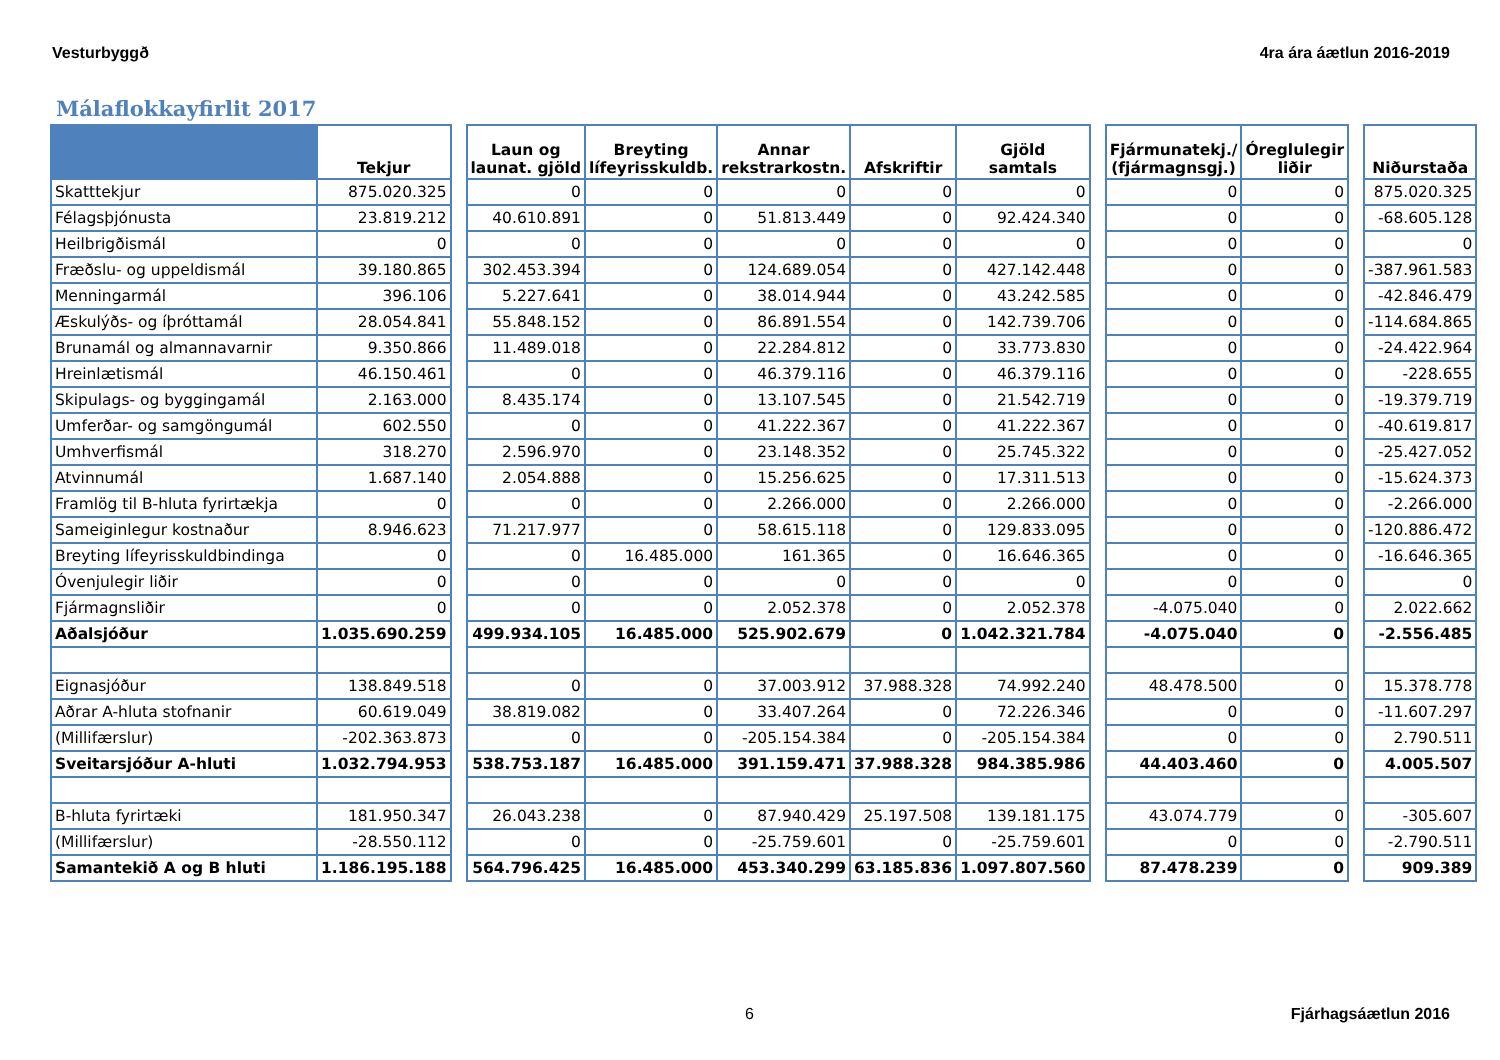Vesturbyggð 4ra ára áætlun 2016-2019
Málaflokkayfirlit 2017
| | Tekjur | | Laun og launat. gjöld | Breyting lífeyrisskuldb. | Annar rekstrarkostn. | Afskriftir | Gjöld samtals | | Fjármunatekj./ (fjármagnsgj.) | Óreglulegir liðir | | Niðurstaða |
| --- | --- | --- | --- | --- | --- | --- | --- | --- | --- | --- | --- | --- |
| Skatttekjur | 875.020.325 | | 0 | 0 | 0 | 0 | 0 | | 0 | 0 | | 875.020.325 |
| Félagsþjónusta | 23.819.212 | | 40.610.891 | 0 | 51.813.449 | 0 | 92.424.340 | | 0 | 0 | | -68.605.128 |
| Heilbrigðismál | 0 | | 0 | 0 | 0 | 0 | 0 | | 0 | 0 | | 0 |
| Fræðslu- og uppeldismál | 39.180.865 | | 302.453.394 | 0 | 124.689.054 | 0 | 427.142.448 | | 0 | 0 | | -387.961.583 |
| Menningarmál | 396.106 | | 5.227.641 | 0 | 38.014.944 | 0 | 43.242.585 | | 0 | 0 | | -42.846.479 |
| Æskulýðs- og íþróttamál | 28.054.841 | | 55.848.152 | 0 | 86.891.554 | 0 | 142.739.706 | | 0 | 0 | | -114.684.865 |
| Brunamál og almannavarnir | 9.350.866 | | 11.489.018 | 0 | 22.284.812 | 0 | 33.773.830 | | 0 | 0 | | -24.422.964 |
| Hreinlætismál | 46.150.461 | | 0 | 0 | 46.379.116 | 0 | 46.379.116 | | 0 | 0 | | -228.655 |
| Skipulags- og byggingamál | 2.163.000 | | 8.435.174 | 0 | 13.107.545 | 0 | 21.542.719 | | 0 | 0 | | -19.379.719 |
| Umferðar- og samgöngumál | 602.550 | | 0 | 0 | 41.222.367 | 0 | 41.222.367 | | 0 | 0 | | -40.619.817 |
| Umhverfismál | 318.270 | | 2.596.970 | 0 | 23.148.352 | 0 | 25.745.322 | | 0 | 0 | | -25.427.052 |
| Atvinnumál | 1.687.140 | | 2.054.888 | 0 | 15.256.625 | 0 | 17.311.513 | | 0 | 0 | | -15.624.373 |
| Framlög til B-hluta fyrirtækja | 0 | | 0 | 0 | 2.266.000 | 0 | 2.266.000 | | 0 | 0 | | -2.266.000 |
| Sameiginlegur kostnaður | 8.946.623 | | 71.217.977 | 0 | 58.615.118 | 0 | 129.833.095 | | 0 | 0 | | -120.886.472 |
| Breyting lífeyrisskuldbindinga | 0 | | 0 | 16.485.000 | 161.365 | 0 | 16.646.365 | | 0 | 0 | | -16.646.365 |
| Óvenjulegir liðir | 0 | | 0 | 0 | 0 | 0 | 0 | | 0 | 0 | | 0 |
| Fjármagnsliðir | 0 | | 0 | 0 | 2.052.378 | 0 | 2.052.378 | | -4.075.040 | 0 | | 2.022.662 |
| Aðalsjóður | 1.035.690.259 | | 499.934.105 | 16.485.000 | 525.902.679 | 0 | 1.042.321.784 | | -4.075.040 | 0 | | -2.556.485 |
| Eignasjóður | 138.849.518 | | 0 | 0 | 37.003.912 | 37.988.328 | 74.992.240 | | 48.478.500 | 0 | | 15.378.778 |
| Aðrar A-hluta stofnanir | 60.619.049 | | 38.819.082 | 0 | 33.407.264 | 0 | 72.226.346 | | 0 | 0 | | -11.607.297 |
| (Millifærslur) | -202.363.873 | | 0 | 0 | -205.154.384 | 0 | -205.154.384 | | 0 | 0 | | 2.790.511 |
| Sveitarsjóður A-hluti | 1.032.794.953 | | 538.753.187 | 16.485.000 | 391.159.471 | 37.988.328 | 984.385.986 | | 44.403.460 | 0 | | 4.005.507 |
| B-hluta fyrirtæki | 181.950.347 | | 26.043.238 | 0 | 87.940.429 | 25.197.508 | 139.181.175 | | 43.074.779 | 0 | | -305.607 |
| (Millifærslur) | -28.550.112 | | 0 | 0 | -25.759.601 | 0 | -25.759.601 | | 0 | 0 | | -2.790.511 |
| Samantekið A og B hluti | 1.186.195.188 | | 564.796.425 | 16.485.000 | 453.340.299 | 63.185.836 | 1.097.807.560 | | 87.478.239 | 0 | | 909.389 |
6 Fjárhagsáætlun 2016